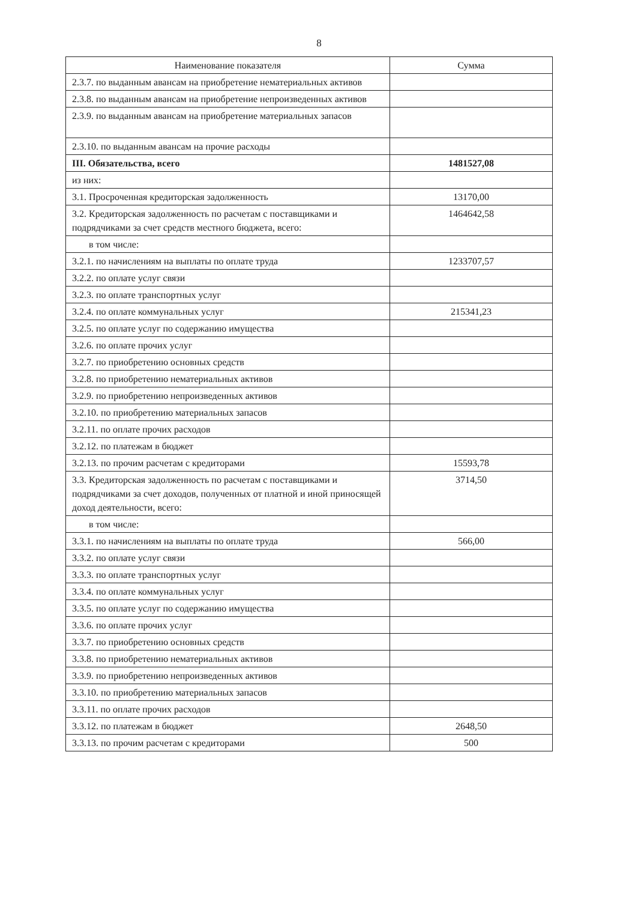8
| Наименование показателя | Сумма |
| --- | --- |
| 2.3.7. по выданным авансам на приобретение нематериальных активов | |
| 2.3.8. по выданным авансам на приобретение непроизведенных активов | |
| 2.3.9. по выданным авансам на приобретение материальных запасов | |
| 2.3.10. по выданным авансам на прочие расходы | |
| III. Обязательства, всего | 1481527,08 |
| из них: | |
| 3.1. Просроченная кредиторская задолженность | 13170,00 |
| 3.2. Кредиторская задолженность по расчетам с поставщиками и подрядчиками за счет средств местного бюджета, всего: | 1464642,58 |
| в том числе: | |
| 3.2.1. по начислениям на выплаты по оплате труда | 1233707,57 |
| 3.2.2. по оплате услуг связи | |
| 3.2.3. по оплате транспортных услуг | |
| 3.2.4. по оплате коммунальных услуг | 215341,23 |
| 3.2.5. по оплате услуг по содержанию имущества | |
| 3.2.6. по оплате прочих услуг | |
| 3.2.7. по приобретению основных средств | |
| 3.2.8. по приобретению нематериальных активов | |
| 3.2.9. по приобретению непроизведенных активов | |
| 3.2.10. по приобретению материальных запасов | |
| 3.2.11. по оплате прочих расходов | |
| 3.2.12. по платежам в бюджет | |
| 3.2.13. по прочим расчетам с кредиторами | 15593,78 |
| 3.3. Кредиторская задолженность по расчетам с поставщиками и подрядчиками за счет доходов, полученных от платной и иной приносящей доход деятельности, всего: | 3714,50 |
| в том числе: | |
| 3.3.1. по начислениям на выплаты по оплате труда | 566,00 |
| 3.3.2. по оплате услуг связи | |
| 3.3.3. по оплате транспортных услуг | |
| 3.3.4. по оплате коммунальных услуг | |
| 3.3.5. по оплате услуг по содержанию имущества | |
| 3.3.6. по оплате прочих услуг | |
| 3.3.7. по приобретению основных средств | |
| 3.3.8. по приобретению нематериальных активов | |
| 3.3.9. по приобретению непроизведенных активов | |
| 3.3.10. по приобретению материальных запасов | |
| 3.3.11. по оплате прочих расходов | |
| 3.3.12. по платежам в бюджет | 2648,50 |
| 3.3.13. по прочим расчетам с кредиторами | 500 |